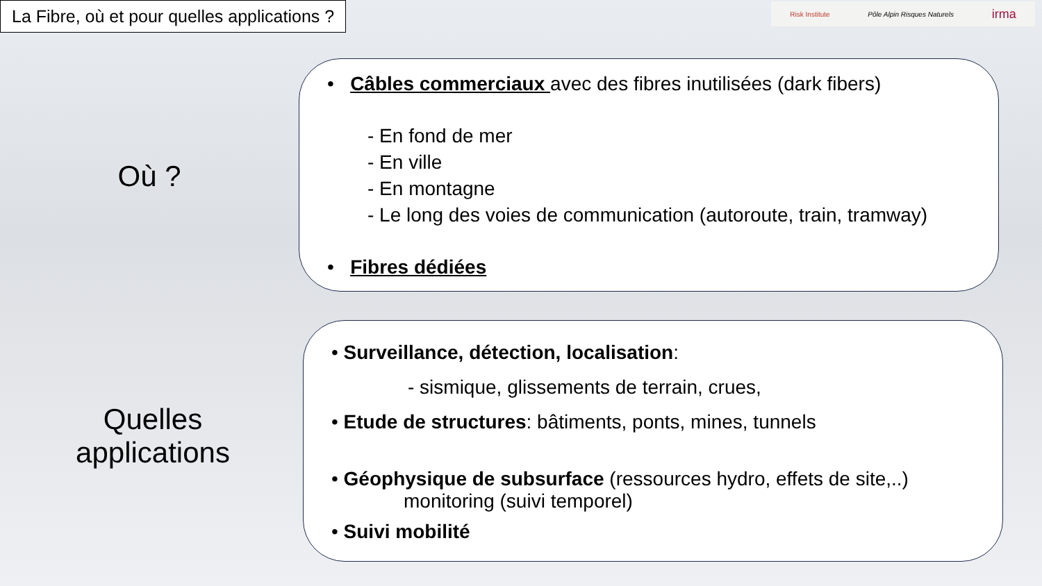La Fibre, où et pour quelles applications ?
Risk Institute Pôle Alpin Risques Naturels irma
Où ?
Quelles applications
• Câbles commerciaux avec des fibres inutilisées (dark fibers)
- En fond de mer
- En ville
- En montagne
- Le long des voies de communication (autoroute, train, tramway)
• Fibres dédiées
• Surveillance, détection, localisation:
- sismique, glissements de terrain, crues,
• Etude de structures: bâtiments, ponts, mines, tunnels
• Géophysique de subsurface (ressources hydro, effets de site,..)
monitoring (suivi temporel)
• Suivi mobilité